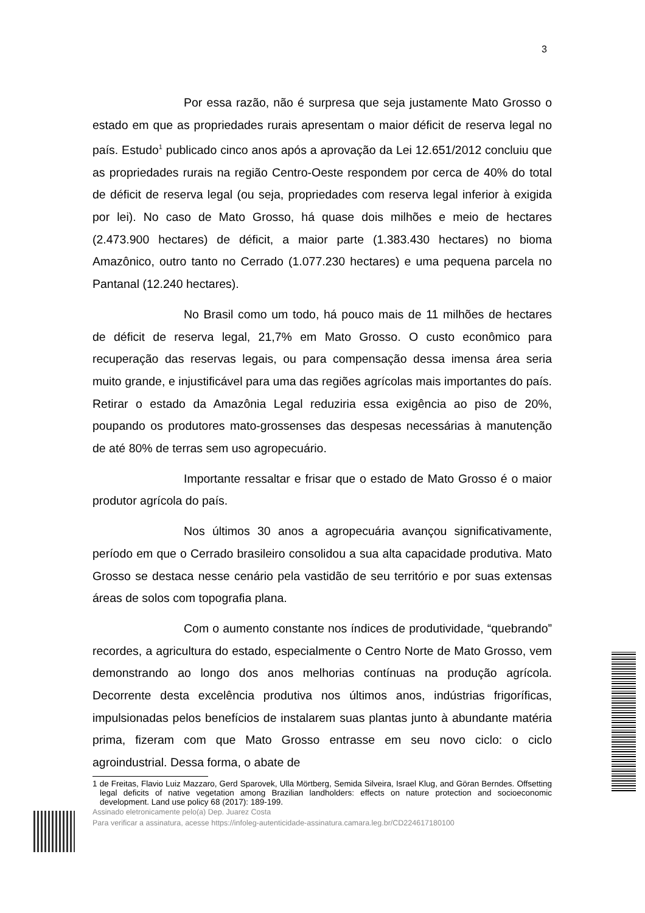3
Por essa razão, não é surpresa que seja justamente Mato Grosso o estado em que as propriedades rurais apresentam o maior déficit de reserva legal no país. Estudo<sup>1</sup> publicado cinco anos após a aprovação da Lei 12.651/2012 concluiu que as propriedades rurais na região Centro-Oeste respondem por cerca de 40% do total de déficit de reserva legal (ou seja, propriedades com reserva legal inferior à exigida por lei). No caso de Mato Grosso, há quase dois milhões e meio de hectares (2.473.900 hectares) de déficit, a maior parte (1.383.430 hectares) no bioma Amazônico, outro tanto no Cerrado (1.077.230 hectares) e uma pequena parcela no Pantanal (12.240 hectares).
No Brasil como um todo, há pouco mais de 11 milhões de hectares de déficit de reserva legal, 21,7% em Mato Grosso. O custo econômico para recuperação das reservas legais, ou para compensação dessa imensa área seria muito grande, e injustificável para uma das regiões agrícolas mais importantes do país. Retirar o estado da Amazônia Legal reduziria essa exigência ao piso de 20%, poupando os produtores mato-grossenses das despesas necessárias à manutenção de até 80% de terras sem uso agropecuário.
Importante ressaltar e frisar que o estado de Mato Grosso é o maior produtor agrícola do país.
Nos últimos 30 anos a agropecuária avançou significativamente, período em que o Cerrado brasileiro consolidou a sua alta capacidade produtiva. Mato Grosso se destaca nesse cenário pela vastidão de seu território e por suas extensas áreas de solos com topografia plana.
Com o aumento constante nos índices de produtividade, “quebrando” recordes, a agricultura do estado, especialmente o Centro Norte de Mato Grosso, vem demonstrando ao longo dos anos melhorias contínuas na produção agrícola. Decorrente desta excelência produtiva nos últimos anos, indústrias frigoríficas, impulsionadas pelos benefícios de instalarem suas plantas junto à abundante matéria prima, fizeram com que Mato Grosso entrasse em seu novo ciclo: o ciclo agroindustrial. Dessa forma, o abate de
1 de Freitas, Flavio Luiz Mazzaro, Gerd Sparovek, Ulla Mörtberg, Semida Silveira, Israel Klug, and Göran Berndes. Offsetting legal deficits of native vegetation among Brazilian landholders: effects on nature protection and socioeconomic development. Land use policy 68 (2017): 189-199.
Assinado eletronicamente pelo(a) Dep. Juarez Costa
Para verificar a assinatura, acesse https://infoleg-autenticidade-assinatura.camara.leg.br/CD224617180100